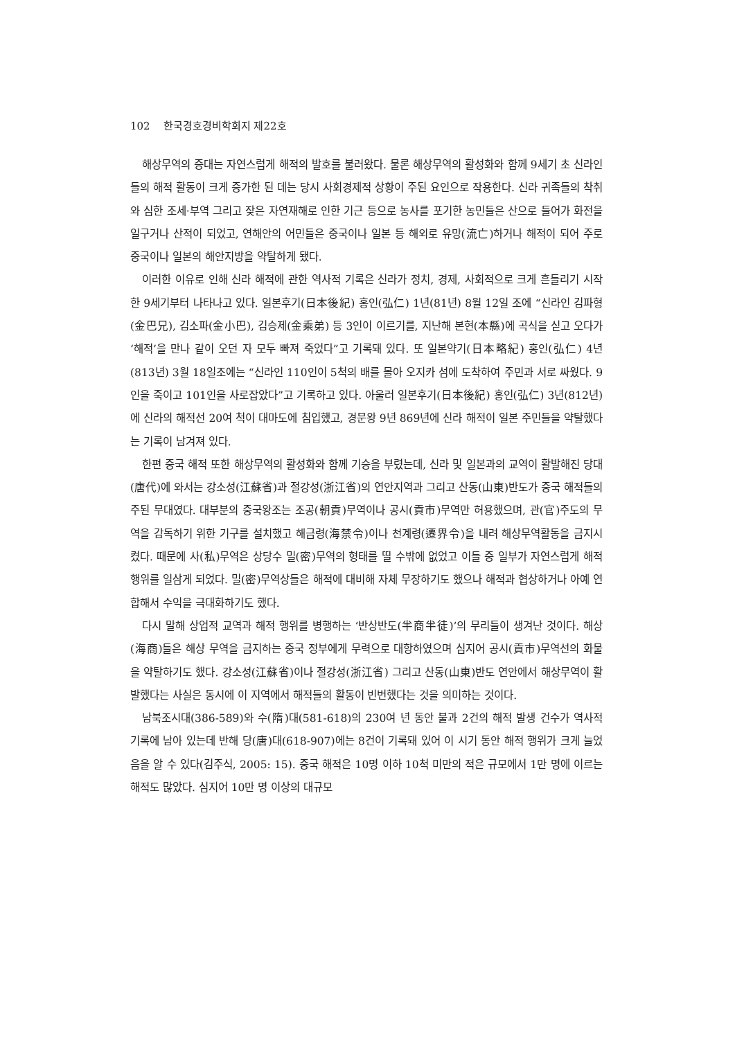102 한국경호경비학회지 제22호
해상무역의 증대는 자연스럽게 해적의 발호를 불러왔다. 물론 해상무역의 활성화와 함께 9세기 초 신라인들의 해적 활동이 크게 증가한 된 데는 당시 사회경제적 상황이 주된 요인으로 작용한다. 신라 귀족들의 착취와 심한 조세·부역 그리고 잦은 자연재해로 인한 기근 등으로 농사를 포기한 농민들은 산으로 들어가 화전을 일구거나 산적이 되었고, 연해안의 어민들은 중국이나 일본 등 해외로 유망(流亡)하거나 해적이 되어 주로 중국이나 일본의 해안지방을 약탈하게 됐다.
이러한 이유로 인해 신라 해적에 관한 역사적 기록은 신라가 정치, 경제, 사회적으로 크게 흔들리기 시작한 9세기부터 나타나고 있다. 일본후기(日本後紀) 홍인(弘仁) 1년(81년) 8월 12일 조에 “신라인 김파형(金巴兄), 김소파(金小巴), 김승제(金乘弟) 등 3인이 이르기를, 지난해 본현(本縣)에 곡식을 싣고 오다가 ‘해적’을 만나 같이 오던 자 모두 빠져 죽었다”고 기록돼 있다. 또 일본약기(日本略紀) 홍인(弘仁) 4년(813년) 3월 18일조에는 “신라인 110인이 5척의 배를 몰아 오지카 섬에 도착하여 주민과 서로 싸웠다. 9인을 죽이고 101인을 사로잡았다”고 기록하고 있다. 아울러 일본후기(日本後紀) 홍인(弘仁) 3년(812년)에 신라의 해적선 20여 척이 대마도에 침입했고, 경문왕 9년 869년에 신라 해적이 일본 주민들을 약탈했다는 기록이 남겨져 있다.
한편 중국 해적 또한 해상무역의 활성화와 함께 기승을 부렸는데, 신라 및 일본과의 교역이 활발해진 당대(唐代)에 와서는 강소성(江蘇省)과 절강성(浙江省)의 연안지역과 그리고 산동(山東)반도가 중국 해적들의 주된 무대였다. 대부분의 중국왕조는 조공(朝貢)무역이나 공시(貢市)무역만 허용했으며, 관(官)주도의 무역을 감독하기 위한 기구를 설치했고 해금령(海禁令)이나 천계령(遷界令)을 내려 해상무역활동을 금지시켰다. 때문에 사(私)무역은 상당수 밀(密)무역의 형태를 띨 수밖에 없었고 이들 중 일부가 자연스럽게 해적 행위를 일삼게 되었다. 밀(密)무역상들은 해적에 대비해 자체 무장하기도 했으나 해적과 협상하거나 아예 연합해서 수익을 극대화하기도 했다.
다시 말해 상업적 교역과 해적 행위를 병행하는 ‘반상반도(半商半徒)’의 무리들이 생겨난 것이다. 해상(海商)들은 해상 무역을 금지하는 중국 정부에게 무력으로 대항하였으며 심지어 공시(貢市)무역선의 화물을 약탈하기도 했다. 강소성(江蘇省)이나 절강성(浙江省) 그리고 산동(山東)반도 연안에서 해상무역이 활발했다는 사실은 동시에 이 지역에서 해적들의 활동이 빈번했다는 것을 의미하는 것이다.
남북조시대(386-589)와 수(隋)대(581-618)의 230여 년 동안 불과 2건의 해적 발생 건수가 역사적 기록에 남아 있는데 반해 당(唐)대(618-907)에는 8건이 기록돼 있어 이 시기 동안 해적 행위가 크게 늘었음을 알 수 있다(김주식, 2005: 15). 중국 해적은 10명 이하 10척 미만의 적은 규모에서 1만 명에 이르는 해적도 많았다. 심지어 10만 명 이상의 대규모